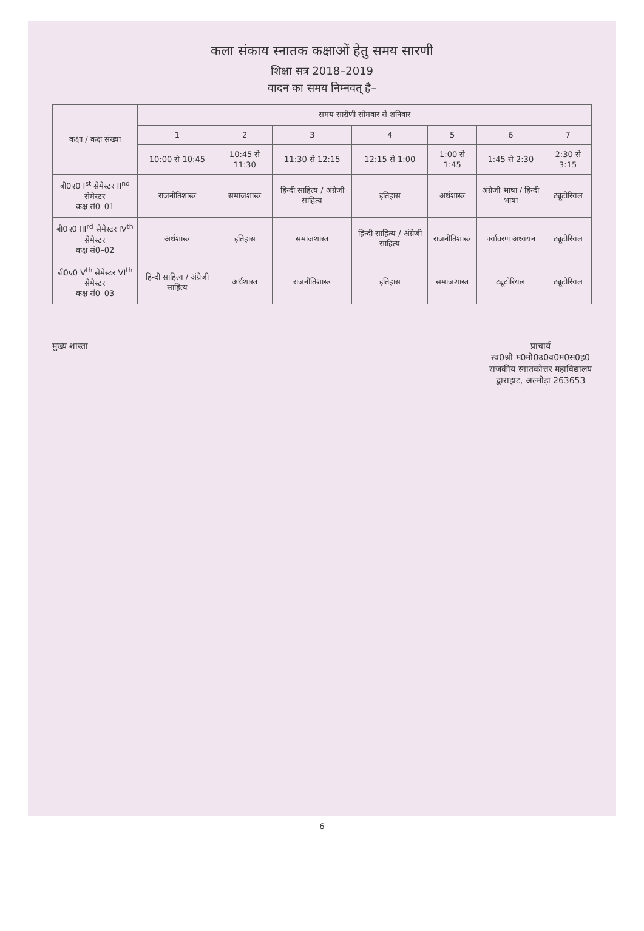कला संकाय स्नातक कक्षाओं हेतु समय सारणी
शिक्षा सत्र 2018–2019
वादन का समय निम्नवत् है–
| कक्षा / कक्ष संख्या | समय सारीणी सोमवार से शनिवार | | | | | | |
| --- | --- | --- | --- | --- | --- | --- | --- |
| | 1 | 2 | 3 | 4 | 5 | 6 | 7 |
| | 10:00 से 10:45 | 10:45 से 11:30 | 11:30 से 12:15 | 12:15 से 1:00 | 1:00 से 1:45 | 1:45 से 2:30 | 2:30 से 3:15 |
| बी0ए0 I<sup>st</sup> सेमेस्टर II<sup>nd</sup> सेमेस्टर कक्ष सं0–01 | राजनीतिशास्त्र | समाजशास्त्र | हिन्दी साहित्य / अंग्रेजी साहित्य | इतिहास | अर्थशास्त्र | अंग्रेजी भाषा / हिन्दी भाषा | ट्यूटोरियल |
| बी0ए0 III<sup>rd</sup> सेमेस्टर IV<sup>th</sup> सेमेस्टर कक्ष सं0–02 | अर्थशास्त्र | इतिहास | समाजशास्त्र | हिन्दी साहित्य / अंग्रेजी साहित्य | राजनीतिशास्त्र | पर्यावरण अध्ययन | ट्यूटोरियल |
| बी0ए0 V<sup>th</sup> सेमेस्टर VI<sup>th</sup> सेमेस्टर कक्ष सं0–03 | हिन्दी साहित्य / अंग्रेजी साहित्य | अर्थशास्त्र | राजनीतिशास्त्र | इतिहास | समाजशास्त्र | ट्यूटोरियल | ट्यूटोरियल |
मुख्य शास्ता प्राचार्य
स्व0श्री म0मो0उ0व0म0स0ह0
राजकीय स्नातकोत्तर महाविद्यालय
द्वाराहाट, अल्मोड़ा 263653
6